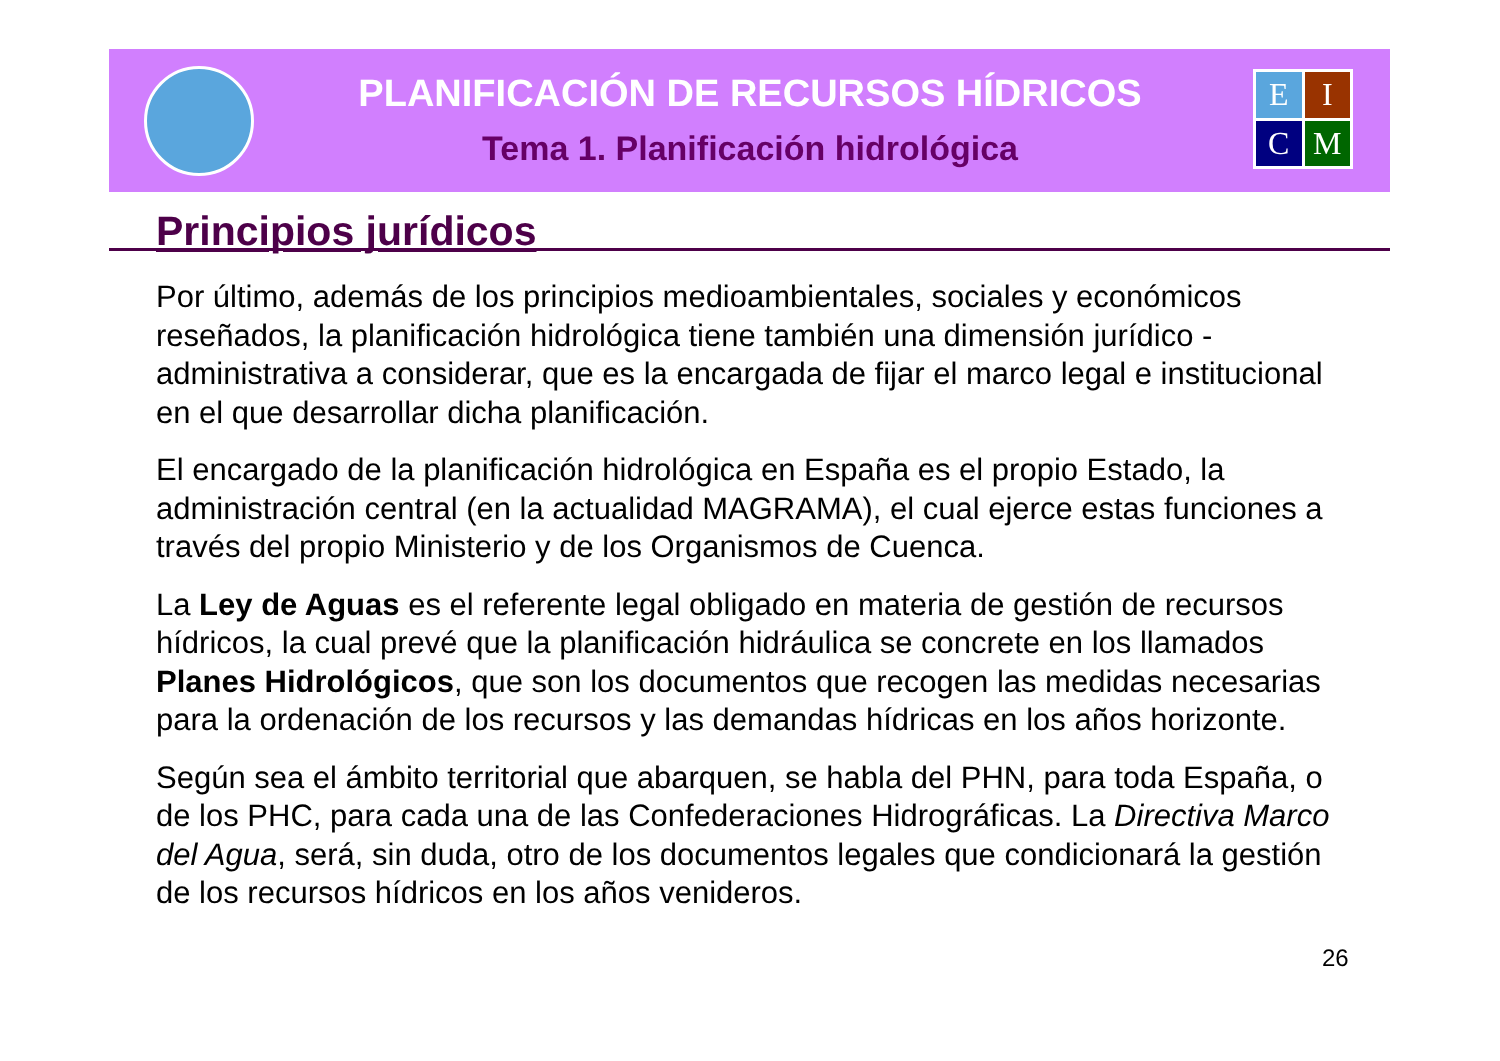PLANIFICACIÓN DE RECURSOS HÍDRICOS
Tema 1. Planificación hidrológica
E
I
C
M
Principios jurídicos
Por último, además de los principios medioambientales, sociales y económicos reseñados, la planificación hidrológica tiene también una dimensión jurídico - administrativa a considerar, que es la encargada de fijar el marco legal e institucional en el que desarrollar dicha planificación.
El encargado de la planificación hidrológica en España es el propio Estado, la administración central (en la actualidad MAGRAMA), el cual ejerce estas funciones a través del propio Ministerio y de los Organismos de Cuenca.
La Ley de Aguas es el referente legal obligado en materia de gestión de recursos hídricos, la cual prevé que la planificación hidráulica se concrete en los llamados Planes Hidrológicos, que son los documentos que recogen las medidas necesarias para la ordenación de los recursos y las demandas hídricas en los años horizonte.
Según sea el ámbito territorial que abarquen, se habla del PHN, para toda España, o de los PHC, para cada una de las Confederaciones Hidrográficas. La Directiva Marco del Agua, será, sin duda, otro de los documentos legales que condicionará la gestión de los recursos hídricos en los años venideros.
26